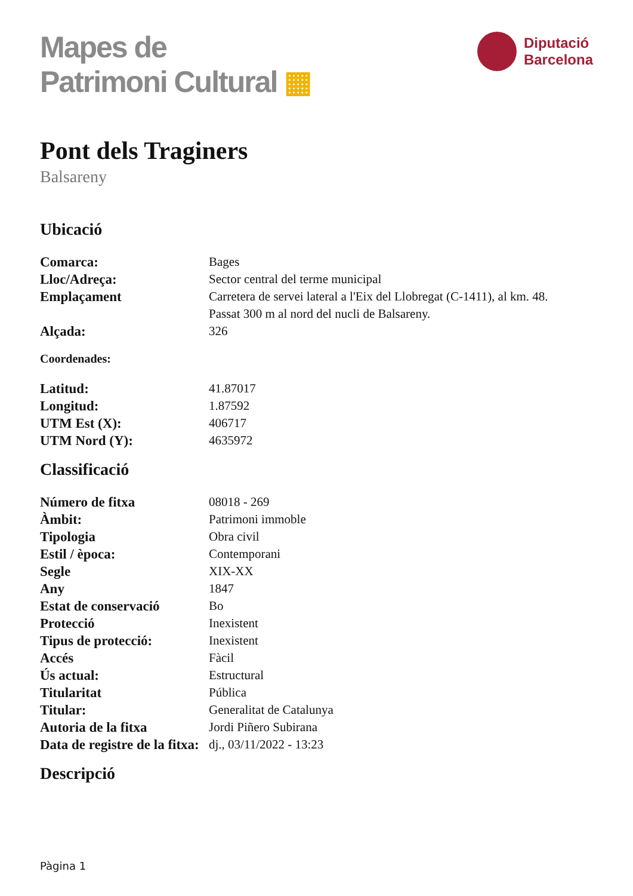Mapes de
Patrimoni Cultural ▦
Diputació
Barcelona
Pont dels Traginers
Balsareny
Ubicació
| Comarca: | Bages |
| Lloc/Adreça: | Sector central del terme municipal |
| Emplaçament | Carretera de servei lateral a l'Eix del Llobregat (C-1411), al km. 48. Passat 300 m al nord del nucli de Balsareny. |
| Alçada: | 326 |
Coordenades:
| Latitud: | 41.87017 |
| Longitud: | 1.87592 |
| UTM Est (X): | 406717 |
| UTM Nord (Y): | 4635972 |
Classificació
| Número de fitxa | 08018 - 269 |
| Àmbit: | Patrimoni immoble |
| Tipologia | Obra civil |
| Estil / època: | Contemporani |
| Segle | XIX-XX |
| Any | 1847 |
| Estat de conservació | Bo |
| Protecció | Inexistent |
| Tipus de protecció: | Inexistent |
| Accés | Fàcil |
| Ús actual: | Estructural |
| Titularitat | Pública |
| Titular: | Generalitat de Catalunya |
| Autoria de la fitxa | Jordi Piñero Subirana |
| Data de registre de la fitxa: | dj., 03/11/2022 - 13:23 |
Descripció
Pàgina 1